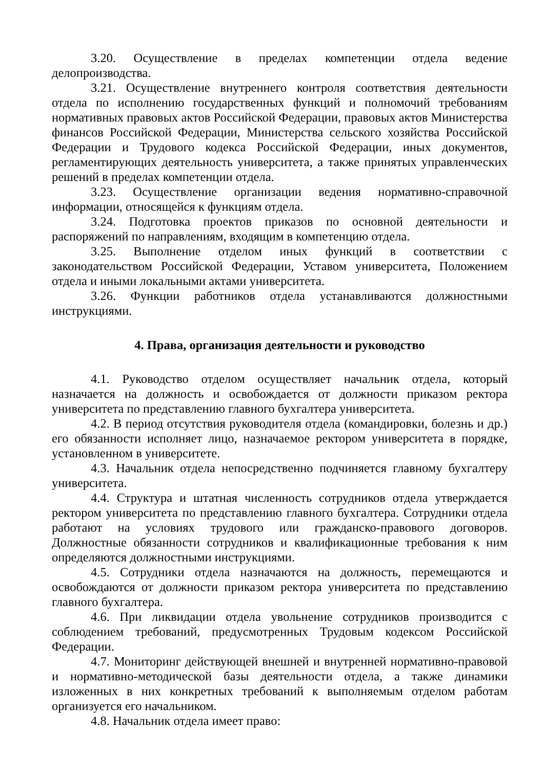3.20. Осуществление в пределах компетенции отдела ведение делопроизводства.
3.21. Осуществление внутреннего контроля соответствия деятельности отдела по исполнению государственных функций и полномочий требованиям нормативных правовых актов Российской Федерации, правовых актов Министерства финансов Российской Федерации, Министерства сельского хозяйства Российской Федерации и Трудового кодекса Российской Федерации, иных документов, регламентирующих деятельность университета, а также принятых управленческих решений в пределах компетенции отдела.
3.23. Осуществление организации ведения нормативно-справочной информации, относящейся к функциям отдела.
3.24. Подготовка проектов приказов по основной деятельности и распоряжений по направлениям, входящим в компетенцию отдела.
3.25. Выполнение отделом иных функций в соответствии с законодательством Российской Федерации, Уставом университета, Положением отдела и иными локальными актами университета.
3.26. Функции работников отдела устанавливаются должностными инструкциями.
4. Права, организация деятельности и руководство
4.1. Руководство отделом осуществляет начальник отдела, который назначается на должность и освобождается от должности приказом ректора университета по представлению главного бухгалтера университета.
4.2. В период отсутствия руководителя отдела (командировки, болезнь и др.) его обязанности исполняет лицо, назначаемое ректором университета в порядке, установленном в университете.
4.3. Начальник отдела непосредственно подчиняется главному бухгалтеру университета.
4.4. Структура и штатная численность сотрудников отдела утверждается ректором университета по представлению главного бухгалтера. Сотрудники отдела работают на условиях трудового или гражданско-правового договоров. Должностные обязанности сотрудников и квалификационные требования к ним определяются должностными инструкциями.
4.5. Сотрудники отдела назначаются на должность, перемещаются и освобождаются от должности приказом ректора университета по представлению главного бухгалтера.
4.6. При ликвидации отдела увольнение сотрудников производится с соблюдением требований, предусмотренных Трудовым кодексом Российской Федерации.
4.7. Мониторинг действующей внешней и внутренней нормативно-правовой и нормативно-методической базы деятельности отдела, а также динамики изложенных в них конкретных требований к выполняемым отделом работам организуется его начальником.
4.8. Начальник отдела имеет право: